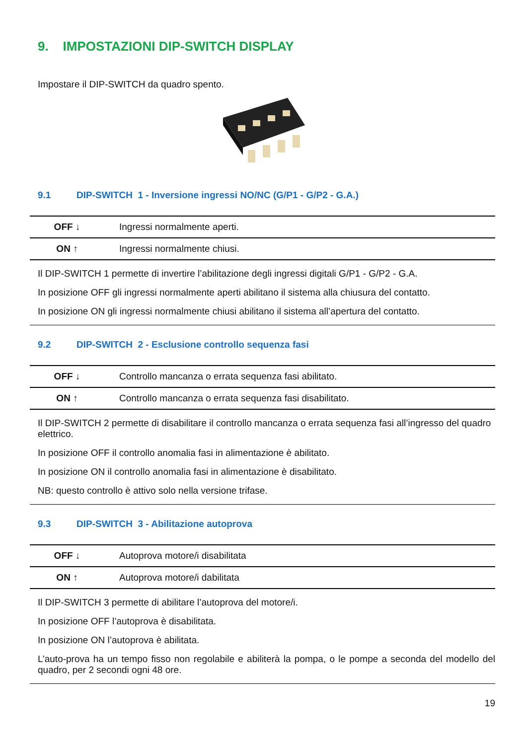9. IMPOSTAZIONI DIP-SWITCH DISPLAY
Impostare il DIP-SWITCH da quadro spento.
9.1 DIP-SWITCH 1 - Inversione ingressi NO/NC (G/P1 - G/P2 - G.A.)
| OFF ↓ | Ingressi normalmente aperti. |
| ON ↑ | Ingressi normalmente chiusi. |
Il DIP-SWITCH 1 permette di invertire l’abilitazione degli ingressi digitali G/P1 - G/P2 - G.A.
In posizione OFF gli ingressi normalmente aperti abilitano il sistema alla chiusura del contatto.
In posizione ON gli ingressi normalmente chiusi abilitano il sistema all’apertura del contatto.
9.2 DIP-SWITCH 2 - Esclusione controllo sequenza fasi
| OFF ↓ | Controllo mancanza o errata sequenza fasi abilitato. |
| ON ↑ | Controllo mancanza o errata sequenza fasi disabilitato. |
Il DIP-SWITCH 2 permette di disabilitare il controllo mancanza o errata sequenza fasi all’ingresso del quadro elettrico.
In posizione OFF il controllo anomalia fasi in alimentazione è abilitato.
In posizione ON il controllo anomalia fasi in alimentazione è disabilitato.
NB: questo controllo è attivo solo nella versione trifase.
9.3 DIP-SWITCH 3 - Abilitazione autoprova
| OFF ↓ | Autoprova motore/i disabilitata |
| ON ↑ | Autoprova motore/i dabilitata |
Il DIP-SWITCH 3 permette di abilitare l’autoprova del motore/i.
In posizione OFF l’autoprova è disabilitata.
In posizione ON l’autoprova è abilitata.
L’auto-prova ha un tempo fisso non regolabile e abiliterà la pompa, o le pompe a seconda del modello del quadro, per 2 secondi ogni 48 ore.
19